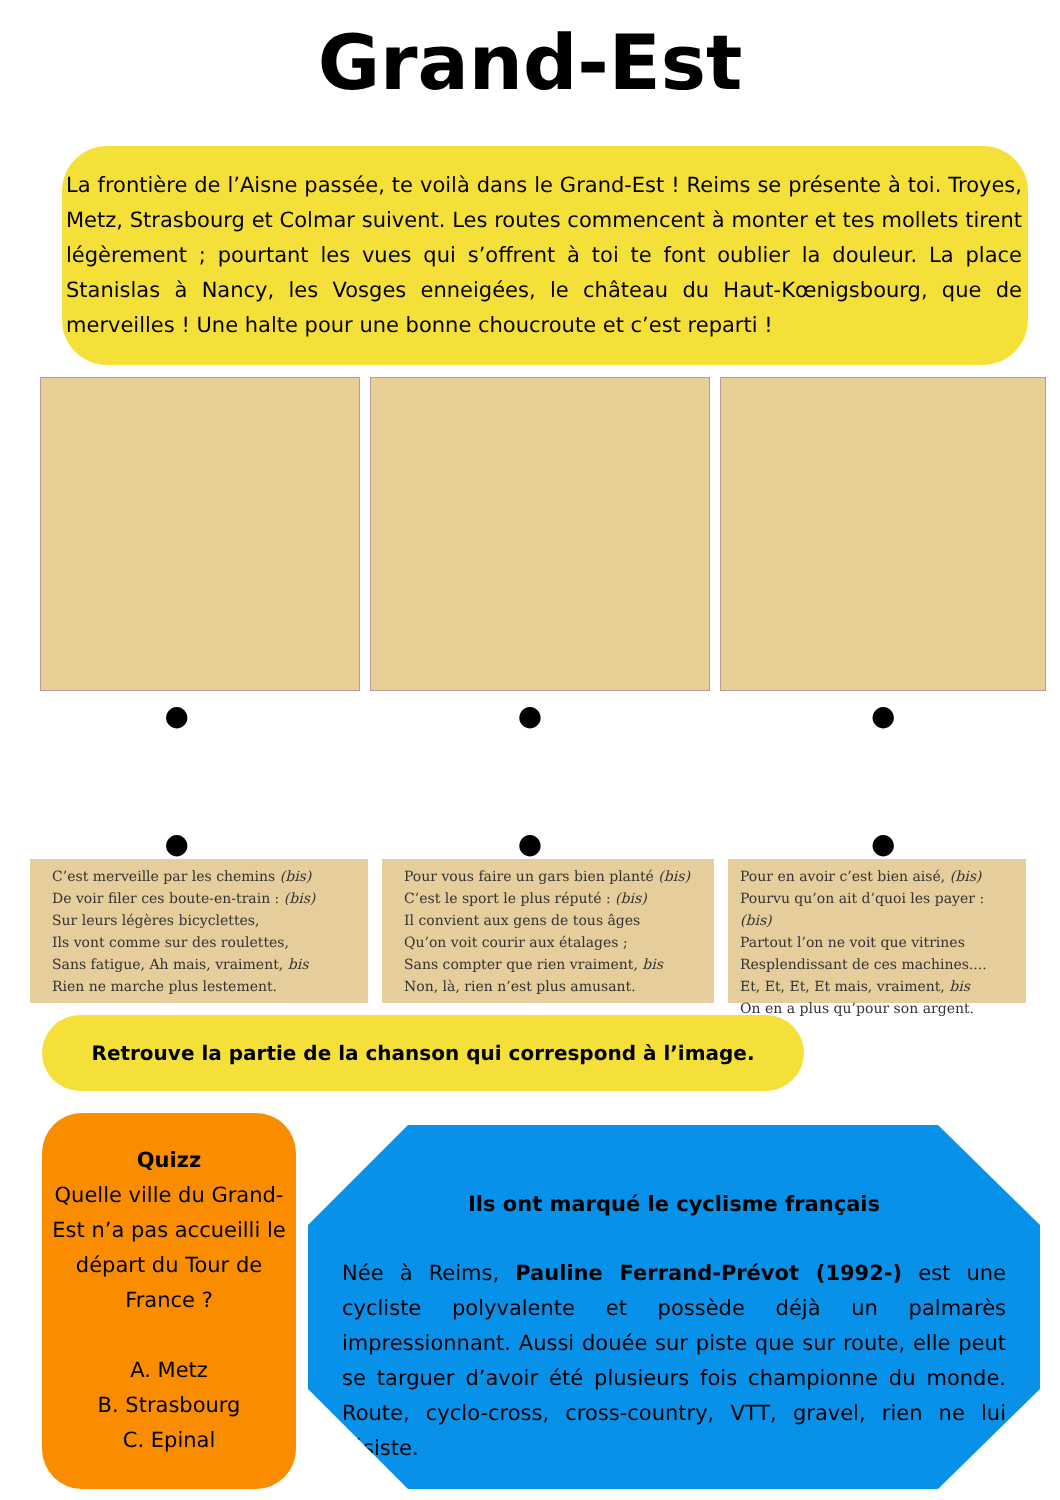Grand-Est
La frontière de l’Aisne passée, te voilà dans le Grand-Est ! Reims se présente à toi. Troyes, Metz, Strasbourg et Colmar suivent. Les routes commencent à monter et tes mollets tirent légèrement ; pourtant les vues qui s’offrent à toi te font oublier la douleur. La place Stanislas à Nancy, les Vosges enneigées, le château du Haut-Kœnigsbourg, que de merveilles ! Une halte pour une bonne choucroute et c’est reparti !
● ● ●
● ● ●
C’est merveille par les chemins (bis)
De voir filer ces boute-en-train : (bis)
Sur leurs légères bicyclettes,
Ils vont comme sur des roulettes,
Sans fatigue, Ah mais, vraiment, bis
Rien ne marche plus lestement.
Pour vous faire un gars bien planté (bis)
C’est le sport le plus réputé : (bis)
Il convient aux gens de tous âges
Qu’on voit courir aux étalages ;
Sans compter que rien vraiment, bis
Non, là, rien n’est plus amusant.
Pour en avoir c’est bien aisé, (bis)
Pourvu qu’on ait d’quoi les payer : (bis)
Partout l’on ne voit que vitrines
Resplendissant de ces machines....
Et, Et, Et, Et mais, vraiment, bis
On en a plus qu’pour son argent.
Retrouve la partie de la chanson qui correspond à l’image.
Quizz
Quelle ville du Grand-Est n’a pas accueilli le départ du Tour de France ?
A. Metz
B. Strasbourg
C. Epinal
Ils ont marqué le cyclisme français
Née à Reims, Pauline Ferrand-Prévot (1992-) est une cycliste polyvalente et possède déjà un palmarès impressionnant. Aussi douée sur piste que sur route, elle peut se targuer d’avoir été plusieurs fois championne du monde. Route, cyclo-cross, cross-country, VTT, gravel, rien ne lui résiste.